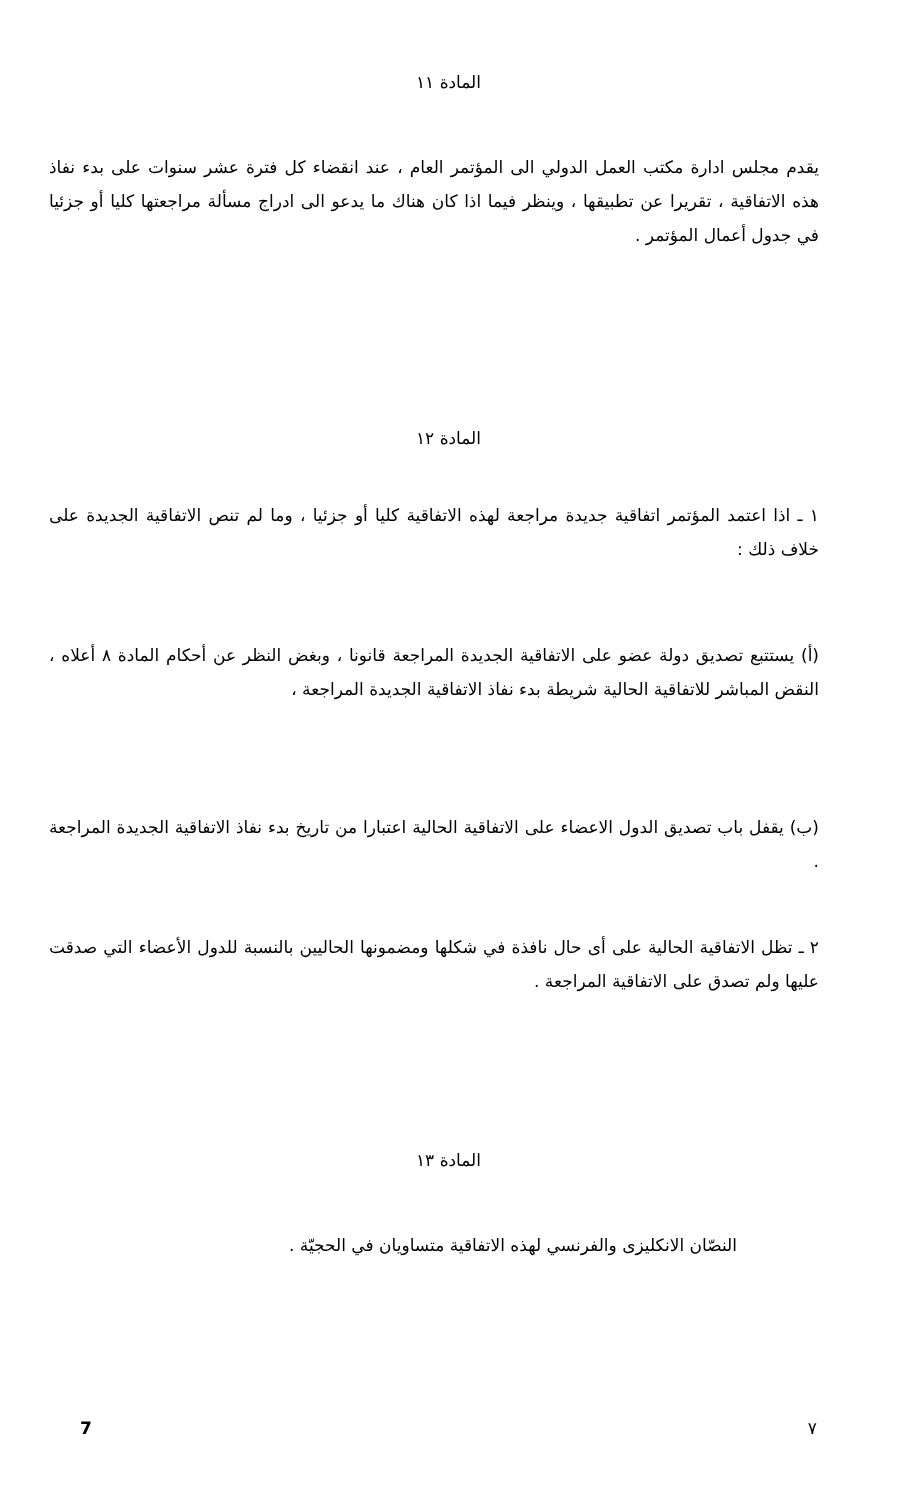المادة ١١
يقدم مجلس ادارة مكتب العمل الدولي الى المؤتمر العام ، عند انقضاء كل فترة عشر سنوات على بدء نفاذ هذه الاتفاقية ، تقريرا عن تطبيقها ، وينظر فيما اذا كان هناك ما يدعو الى ادراج مسألة مراجعتها كليا أو جزئيا في جدول أعمال المؤتمر .
المادة ١٢
١ ـ اذا اعتمد المؤتمر اتفاقية جديدة مراجعة لهذه الاتفاقية كليا أو جزئيا ، وما لم تنص الاتفاقية الجديدة على خلاف ذلك :
(أ) يستتبع تصديق دولة عضو على الاتفاقية الجديدة المراجعة قانونا ، وبغض النظر عن أحكام المادة ٨ أعلاه ، النقض المباشر للاتفاقية الحالية شريطة بدء نفاذ الاتفاقية الجديدة المراجعة ،
(ب) يقفل باب تصديق الدول الاعضاء على الاتفاقية الحالية اعتبارا من تاريخ بدء نفاذ الاتفاقية الجديدة المراجعة .
٢ ـ تظل الاتفاقية الحالية على أى حال نافذة في شكلها ومضمونها الحاليين بالنسبة للدول الأعضاء التي صدقت عليها ولم تصدق على الاتفاقية المراجعة .
المادة ١٣
النصّان الانكليزى والفرنسي لهذه الاتفاقية متساويان في الحجيّة .
٧ 7